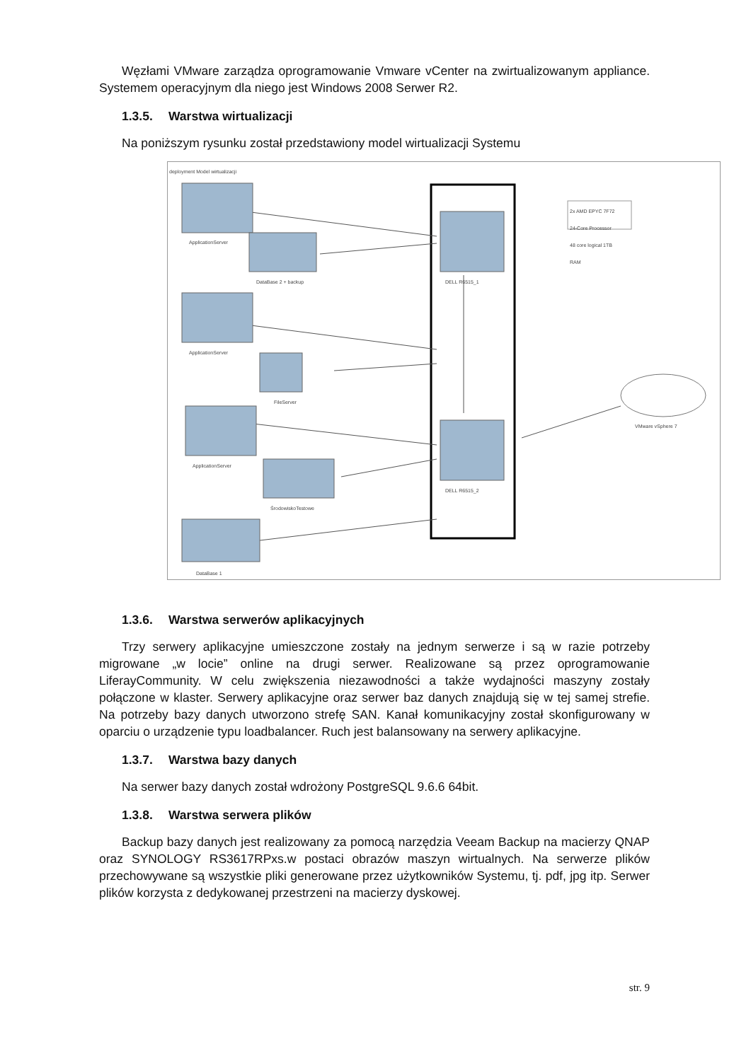Węzłami VMware zarządza oprogramowanie Vmware vCenter na zwirtualizowanym appliance. Systemem operacyjnym dla niego jest Windows 2008 Serwer R2.
1.3.5. Warstwa wirtualizacji
Na poniższym rysunku został przedstawiony model wirtualizacji Systemu
deployment Model wirtualizacji
ApplicationServer
DataBase 2 + backup
ApplicationServer
FileServer
ApplicationServer
ŚrodowiskoTestowe
DataBase 1
DELL R6515_1
DELL R6515_2
2x AMD EPYC 7F72
24-Core Processor
48 core logical 1TB
RAM
VMware vSphere 7
1.3.6. Warstwa serwerów aplikacyjnych
Trzy serwery aplikacyjne umieszczone zostały na jednym serwerze i są w razie potrzeby migrowane „w locie” online na drugi serwer. Realizowane są przez oprogramowanie LiferayCommunity. W celu zwiększenia niezawodności a także wydajności maszyny zostały połączone w klaster. Serwery aplikacyjne oraz serwer baz danych znajdują się w tej samej strefie. Na potrzeby bazy danych utworzono strefę SAN. Kanał komunikacyjny został skonfigurowany w oparciu o urządzenie typu loadbalancer. Ruch jest balansowany na serwery aplikacyjne.
1.3.7. Warstwa bazy danych
Na serwer bazy danych został wdrożony PostgreSQL 9.6.6 64bit.
1.3.8. Warstwa serwera plików
Backup bazy danych jest realizowany za pomocą narzędzia Veeam Backup na macierzy QNAP oraz SYNOLOGY RS3617RPxs.w postaci obrazów maszyn wirtualnych. Na serwerze plików przechowywane są wszystkie pliki generowane przez użytkowników Systemu, tj. pdf, jpg itp. Serwer plików korzysta z dedykowanej przestrzeni na macierzy dyskowej.
str. 9